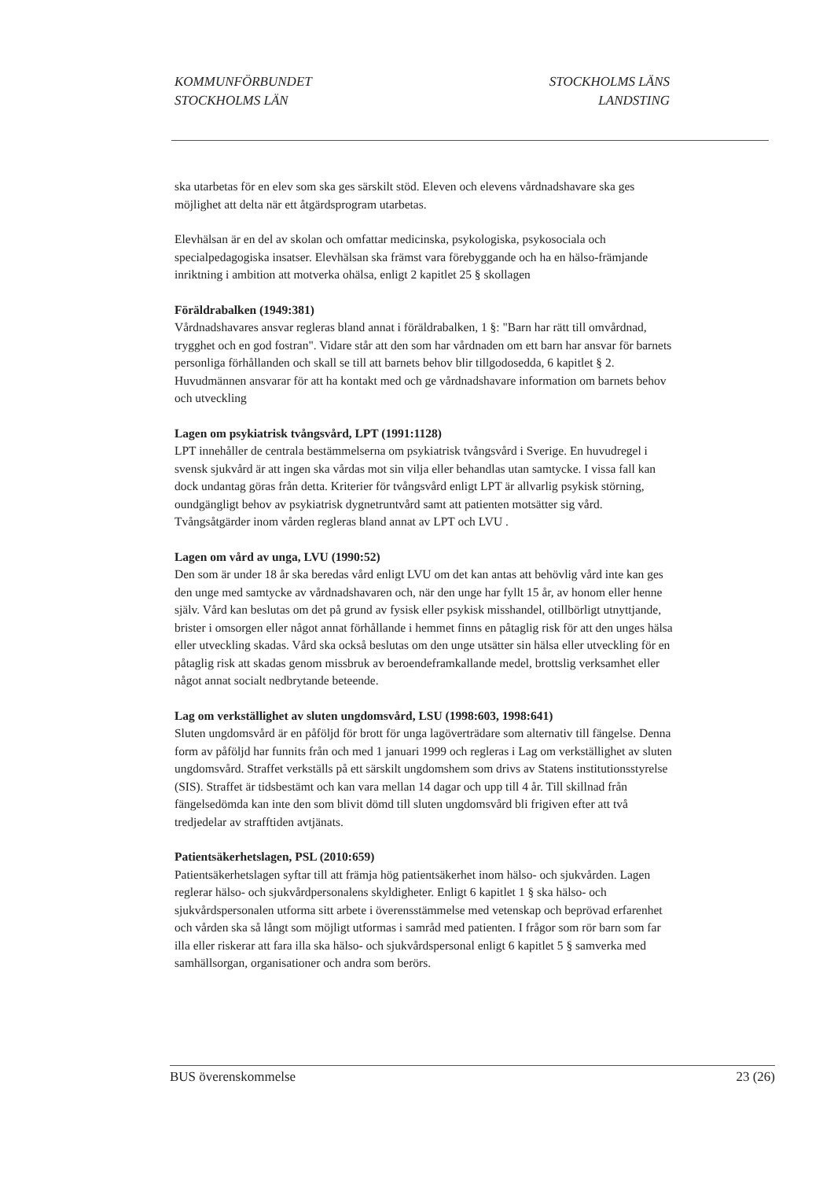KOMMUNFÖRBUNDET
STOCKHOLMS LÄN
STOCKHOLMS LÄNS
LANDSTING
ska utarbetas för en elev som ska ges särskilt stöd. Eleven och elevens vårdnadshavare ska ges möjlighet att delta när ett åtgärdsprogram utarbetas.
Elevhälsan är en del av skolan och omfattar medicinska, psykologiska, psykosociala och specialpedagogiska insatser. Elevhälsan ska främst vara förebyggande och ha en hälso-främjande inriktning i ambition att motverka ohälsa, enligt 2 kapitlet 25 § skollagen
Föräldrabalken (1949:381)
Vårdnadshavares ansvar regleras bland annat i föräldrabalken, 1 §: "Barn har rätt till omvårdnad, trygghet och en god fostran". Vidare står att den som har vårdnaden om ett barn har ansvar för barnets personliga förhållanden och skall se till att barnets behov blir tillgodosedda, 6 kapitlet § 2. Huvudmännen ansvarar för att ha kontakt med och ge vårdnadshavare information om barnets behov och utveckling
Lagen om psykiatrisk tvångsvård, LPT (1991:1128)
LPT innehåller de centrala bestämmelserna om psykiatrisk tvångsvård i Sverige. En huvudregel i svensk sjukvård är att ingen ska vårdas mot sin vilja eller behandlas utan samtycke. I vissa fall kan dock undantag göras från detta. Kriterier för tvångsvård enligt LPT är allvarlig psykisk störning, oundgängligt behov av psykiatrisk dygnetruntvård samt att patienten motsätter sig vård. Tvångsåtgärder inom vården regleras bland annat av LPT och LVU .
Lagen om vård av unga, LVU (1990:52)
Den som är under 18 år ska beredas vård enligt LVU om det kan antas att behövlig vård inte kan ges den unge med samtycke av vårdnadshavaren och, när den unge har fyllt 15 år, av honom eller henne själv. Vård kan beslutas om det på grund av fysisk eller psykisk misshandel, otillbörligt utnyttjande, brister i omsorgen eller något annat förhållande i hemmet finns en påtaglig risk för att den unges hälsa eller utveckling skadas. Vård ska också beslutas om den unge utsätter sin hälsa eller utveckling för en påtaglig risk att skadas genom missbruk av beroendeframkallande medel, brottslig verksamhet eller något annat socialt nedbrytande beteende.
Lag om verkställighet av sluten ungdomsvård, LSU (1998:603, 1998:641)
Sluten ungdomsvård är en påföljd för brott för unga lagöverträdare som alternativ till fängelse. Denna form av påföljd har funnits från och med 1 januari 1999 och regleras i Lag om verkställighet av sluten ungdomsvård. Straffet verkställs på ett särskilt ungdomshem som drivs av Statens institutionsstyrelse (SIS). Straffet är tidsbestämt och kan vara mellan 14 dagar och upp till 4 år. Till skillnad från fängelsedömda kan inte den som blivit dömd till sluten ungdomsvård bli frigiven efter att två tredjedelar av strafftiden avtjänats.
Patientsäkerhetslagen, PSL (2010:659)
Patientsäkerhetslagen syftar till att främja hög patientsäkerhet inom hälso- och sjukvården. Lagen reglerar hälso- och sjukvårdpersonalens skyldigheter. Enligt 6 kapitlet 1 § ska hälso- och sjukvårdspersonalen utforma sitt arbete i överensstämmelse med vetenskap och beprövad erfarenhet och vården ska så långt som möjligt utformas i samråd med patienten. I frågor som rör barn som far illa eller riskerar att fara illa ska hälso- och sjukvårdspersonal enligt 6 kapitlet 5 § samverka med samhällsorgan, organisationer och andra som berörs.
BUS överenskommelse 23 (26)